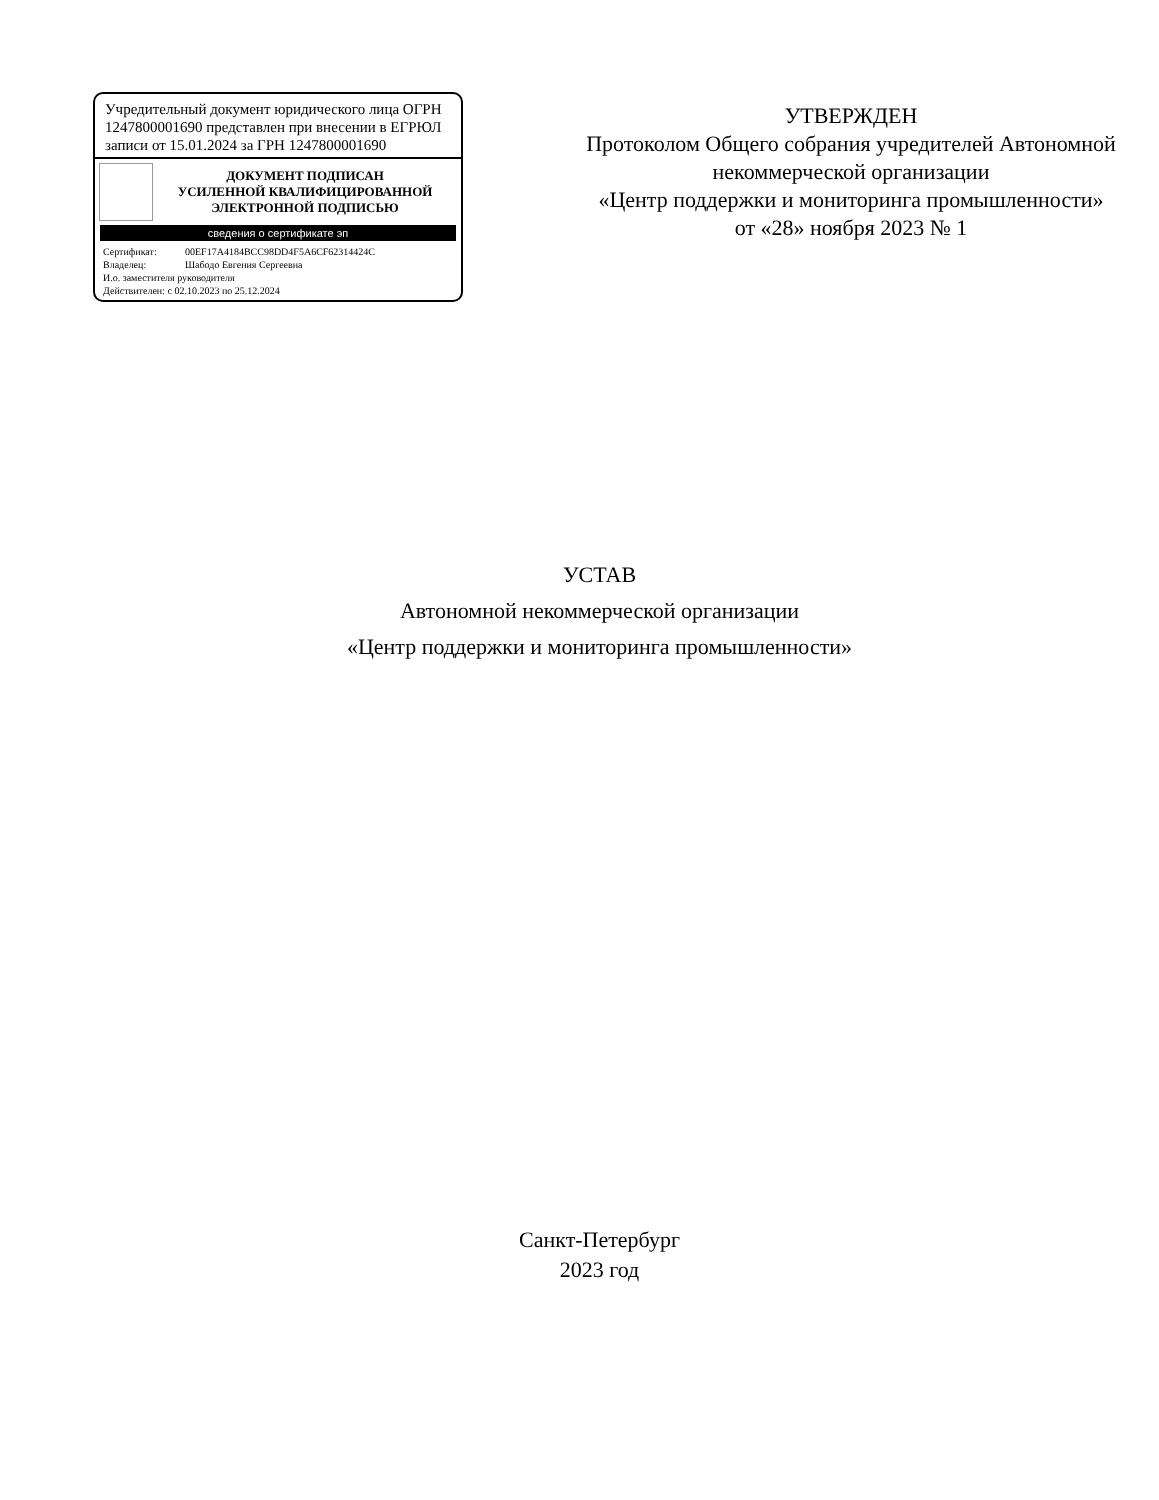Учредительный документ юридического лица ОГРН 1247800001690 представлен при внесении в ЕГРЮЛ записи от 15.01.2024 за ГРН 1247800001690
ДОКУМЕНТ ПОДПИСАН
УСИЛЕННОЙ КВАЛИФИЦИРОВАННОЙ
ЭЛЕКТРОННОЙ ПОДПИСЬЮ
сведения о сертификате эп
Сертификат: 00EF17A4184BCC98DD4F5A6CF62314424C
Владелец: Шабодо Евгения Сергеевна
И.о. заместителя руководителя
Действителен: с 02.10.2023 по 25.12.2024
УТВЕРЖДЕН
Протоколом Общего собрания учредителей Автономной некоммерческой организации
«Центр поддержки и мониторинга промышленности»
от «28» ноября 2023 № 1
УСТАВ
Автономной некоммерческой организации
«Центр поддержки и мониторинга промышленности»
Санкт-Петербург
2023 год